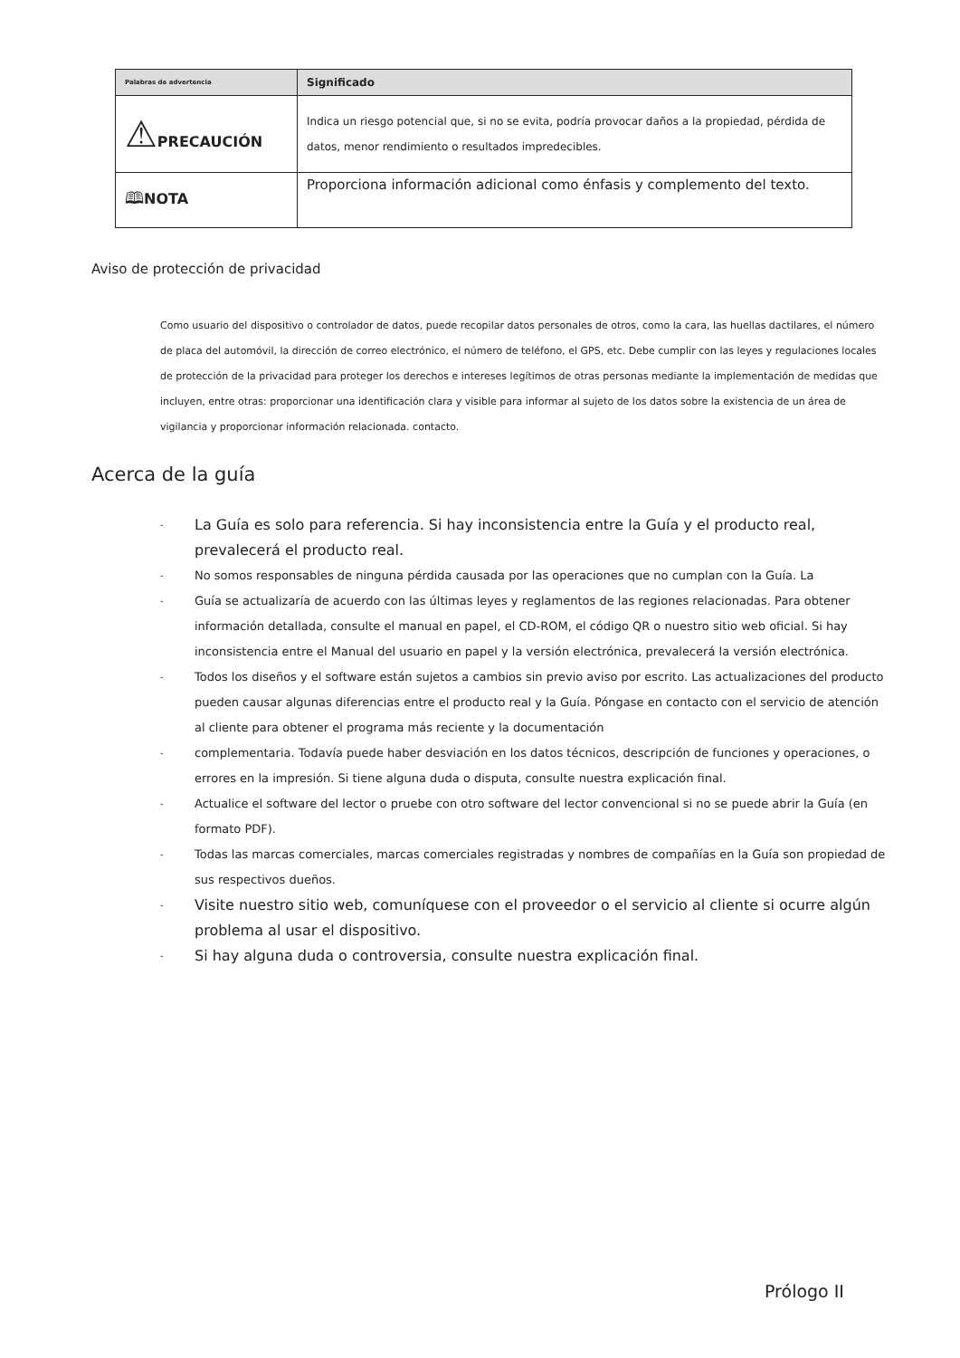| Palabras de advertencia | Significado |
| --- | --- |
| ⚠ PRECAUCIÓN | Indica un riesgo potencial que, si no se evita, podría provocar daños a la propiedad, pérdida de datos, menor rendimiento o resultados impredecibles. |
| 🕮 NOTA | Proporciona información adicional como énfasis y complemento del texto. |
Aviso de protección de privacidad
Como usuario del dispositivo o controlador de datos, puede recopilar datos personales de otros, como la cara, las huellas dactilares, el número de placa del automóvil, la dirección de correo electrónico, el número de teléfono, el GPS, etc. Debe cumplir con las leyes y regulaciones locales de protección de la privacidad para proteger los derechos e intereses legítimos de otras personas mediante la implementación de medidas que incluyen, entre otras: proporcionar una identificación clara y visible para informar al sujeto de los datos sobre la existencia de un área de vigilancia y proporcionar información relacionada. contacto.
Acerca de la guía
- La Guía es solo para referencia. Si hay inconsistencia entre la Guía y el producto real, prevalecerá el producto real.
- No somos responsables de ninguna pérdida causada por las operaciones que no cumplan con la Guía. La
- Guía se actualizaría de acuerdo con las últimas leyes y reglamentos de las regiones relacionadas. Para obtener información detallada, consulte el manual en papel, el CD-ROM, el código QR o nuestro sitio web oficial. Si hay inconsistencia entre el Manual del usuario en papel y la versión electrónica, prevalecerá la versión electrónica.
- Todos los diseños y el software están sujetos a cambios sin previo aviso por escrito. Las actualizaciones del producto pueden causar algunas diferencias entre el producto real y la Guía. Póngase en contacto con el servicio de atención al cliente para obtener el programa más reciente y la documentación
- complementaria. Todavía puede haber desviación en los datos técnicos, descripción de funciones y operaciones, o errores en la impresión. Si tiene alguna duda o disputa, consulte nuestra explicación final.
- Actualice el software del lector o pruebe con otro software del lector convencional si no se puede abrir la Guía (en formato PDF).
- Todas las marcas comerciales, marcas comerciales registradas y nombres de compañías en la Guía son propiedad de sus respectivos dueños.
- Visite nuestro sitio web, comuníquese con el proveedor o el servicio al cliente si ocurre algún problema al usar el dispositivo.
- Si hay alguna duda o controversia, consulte nuestra explicación final.
Prólogo II